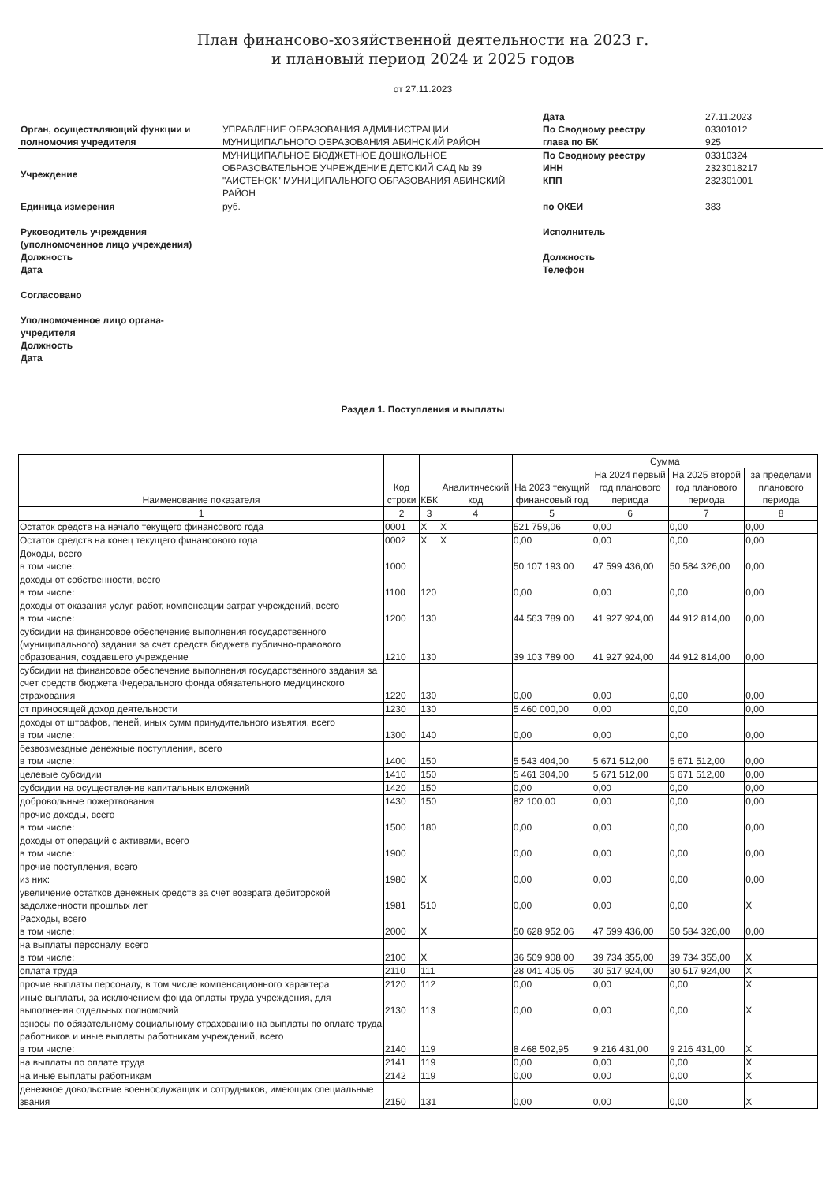План финансово-хозяйственной деятельности на 2023 г.
и плановый период 2024 и 2025 годов
от 27.11.2023
| | | Дата | 27.11.2023 |
| Орган, осуществляющий функции и полномочия учредителя | УПРАВЛЕНИЕ ОБРАЗОВАНИЯ АДМИНИСТРАЦИИ МУНИЦИПАЛЬНОГО ОБРАЗОВАНИЯ АБИНСКИЙ РАЙОН | По Сводному реестру глава по БК | 03301012 925 |
| Учреждение | МУНИЦИПАЛЬНОЕ БЮДЖЕТНОЕ ДОШКОЛЬНОЕ ОБРАЗОВАТЕЛЬНОЕ УЧРЕЖДЕНИЕ ДЕТСКИЙ САД № 39 "АИСТЕНОК" МУНИЦИПАЛЬНОГО ОБРАЗОВАНИЯ АБИНСКИЙ РАЙОН | По Сводному реестру ИНН КПП | 03310324 2323018217 232301001 |
| Единица измерения | руб. | по ОКЕИ | 383 |
| Руководитель учреждения (уполномоченное лицо учреждения) Должность Дата Согласовано Уполномоченное лицо органа- учредителя Должность Дата | | Исполнитель Должность Телефон | |
Раздел 1. Поступления и выплаты
| Наименование показателя | Код строки | КБК | Аналитический код | Сумма | | | |
| --- | --- | --- | --- | --- | --- | --- | --- |
| | | | | На 2023 текущий финансовый год | На 2024 первый год планового периода | На 2025 второй год планового периода | за пределами планового периода |
| 1 | 2 | 3 | 4 | 5 | 6 | 7 | 8 |
| Остаток средств на начало текущего финансового года | 0001 | X | X | 521 759,06 | 0,00 | 0,00 | 0,00 |
| Остаток средств на конец текущего финансового года | 0002 | X | X | 0,00 | 0,00 | 0,00 | 0,00 |
| Доходы, всего в том числе: | 1000 | | | 50 107 193,00 | 47 599 436,00 | 50 584 326,00 | 0,00 |
| доходы от собственности, всего в том числе: | 1100 | 120 | | 0,00 | 0,00 | 0,00 | 0,00 |
| доходы от оказания услуг, работ, компенсации затрат учреждений, всего в том числе: | 1200 | 130 | | 44 563 789,00 | 41 927 924,00 | 44 912 814,00 | 0,00 |
| субсидии на финансовое обеспечение выполнения государственного (муниципального) задания за счет средств бюджета публично-правового образования, создавшего учреждение | 1210 | 130 | | 39 103 789,00 | 41 927 924,00 | 44 912 814,00 | 0,00 |
| субсидии на финансовое обеспечение выполнения государственного задания за счет средств бюджета Федерального фонда обязательного медицинского страхования | 1220 | 130 | | 0,00 | 0,00 | 0,00 | 0,00 |
| от приносящей доход деятельности | 1230 | 130 | | 5 460 000,00 | 0,00 | 0,00 | 0,00 |
| доходы от штрафов, пеней, иных сумм принудительного изъятия, всего в том числе: | 1300 | 140 | | 0,00 | 0,00 | 0,00 | 0,00 |
| безвозмездные денежные поступления, всего в том числе: | 1400 | 150 | | 5 543 404,00 | 5 671 512,00 | 5 671 512,00 | 0,00 |
| целевые субсидии | 1410 | 150 | | 5 461 304,00 | 5 671 512,00 | 5 671 512,00 | 0,00 |
| субсидии на осуществление капитальных вложений | 1420 | 150 | | 0,00 | 0,00 | 0,00 | 0,00 |
| добровольные пожертвования | 1430 | 150 | | 82 100,00 | 0,00 | 0,00 | 0,00 |
| прочие доходы, всего в том числе: | 1500 | 180 | | 0,00 | 0,00 | 0,00 | 0,00 |
| доходы от операций с активами, всего в том числе: | 1900 | | | 0,00 | 0,00 | 0,00 | 0,00 |
| прочие поступления, всего из них: | 1980 | X | | 0,00 | 0,00 | 0,00 | 0,00 |
| увеличение остатков денежных средств за счет возврата дебиторской задолженности прошлых лет | 1981 | 510 | | 0,00 | 0,00 | 0,00 | X |
| Расходы, всего в том числе: | 2000 | X | | 50 628 952,06 | 47 599 436,00 | 50 584 326,00 | 0,00 |
| на выплаты персоналу, всего в том числе: | 2100 | X | | 36 509 908,00 | 39 734 355,00 | 39 734 355,00 | X |
| оплата труда | 2110 | 111 | | 28 041 405,05 | 30 517 924,00 | 30 517 924,00 | X |
| прочие выплаты персоналу, в том числе компенсационного характера | 2120 | 112 | | 0,00 | 0,00 | 0,00 | X |
| иные выплаты, за исключением фонда оплаты труда учреждения, для выполнения отдельных полномочий | 2130 | 113 | | 0,00 | 0,00 | 0,00 | X |
| взносы по обязательному социальному страхованию на выплаты по оплате труда работников и иные выплаты работникам учреждений, всего в том числе: | 2140 | 119 | | 8 468 502,95 | 9 216 431,00 | 9 216 431,00 | X |
| на выплаты по оплате труда | 2141 | 119 | | 0,00 | 0,00 | 0,00 | X |
| на иные выплаты работникам | 2142 | 119 | | 0,00 | 0,00 | 0,00 | X |
| денежное довольствие военнослужащих и сотрудников, имеющих специальные звания | 2150 | 131 | | 0,00 | 0,00 | 0,00 | X |